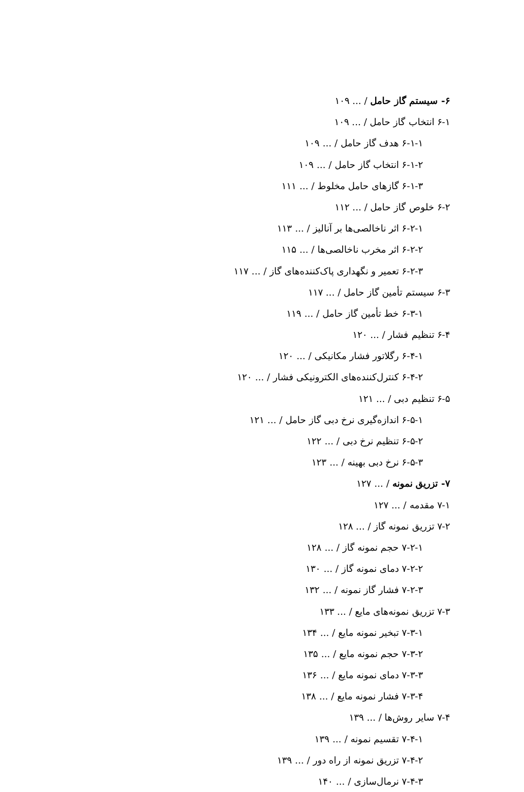۶- سیستم گاز حامل / ... ۱۰۹
۶-۱ انتخاب گاز حامل / ... ۱۰۹
۶-۱-۱ هدف گاز حامل / ... ۱۰۹
۶-۱-۲ انتخاب گاز حامل / ... ۱۰۹
۶-۱-۳ گازهای حامل مخلوط / ... ۱۱۱
۶-۲ خلوص گاز حامل / ... ۱۱۲
۶-۲-۱ اثر ناخالصی‌ها بر آنالیز / ... ۱۱۳
۶-۲-۲ اثر مخرب ناخالصی‌ها / ... ۱۱۵
۶-۲-۳ تعمیر و نگهداری پاک‌کننده‌های گاز / ... ۱۱۷
۶-۳ سیستم تأمین گاز حامل / ... ۱۱۷
۶-۳-۱ خط تأمین گاز حامل / ... ۱۱۹
۶-۴ تنظیم فشار / ... ۱۲۰
۶-۴-۱ رگلاتور فشار مکانیکی / ... ۱۲۰
۶-۴-۲ کنترل‌کننده‌های الکترونیکی فشار / ... ۱۲۰
۶-۵ تنظیم دبی / ... ۱۲۱
۶-۵-۱ اندازه‌گیری نرخ دبی گاز حامل / ... ۱۲۱
۶-۵-۲ تنظیم نرخ دبی / ... ۱۲۲
۶-۵-۳ نرخ دبی بهینه / ... ۱۲۳
۷- تزریق نمونه / ... ۱۲۷
۷-۱ مقدمه / ... ۱۲۷
۷-۲ تزریق نمونه گاز / ... ۱۲۸
۷-۲-۱ حجم نمونه گاز / ... ۱۲۸
۷-۲-۲ دمای نمونه گاز / ... ۱۳۰
۷-۲-۳ فشار گاز نمونه / ... ۱۳۲
۷-۳ تزریق نمونه‌های مایع / ... ۱۳۳
۷-۳-۱ تبخیر نمونه مایع / ... ۱۳۴
۷-۳-۲ حجم نمونه مایع / ... ۱۳۵
۷-۳-۳ دمای نمونه مایع / ... ۱۳۶
۷-۳-۴ فشار نمونه مایع / ... ۱۳۸
۷-۴ سایر روش‌ها / ... ۱۳۹
۷-۴-۱ تقسیم نمونه / ... ۱۳۹
۷-۴-۲ تزریق نمونه از راه دور / ... ۱۳۹
۷-۴-۳ نرمال‌سازی / ... ۱۴۰